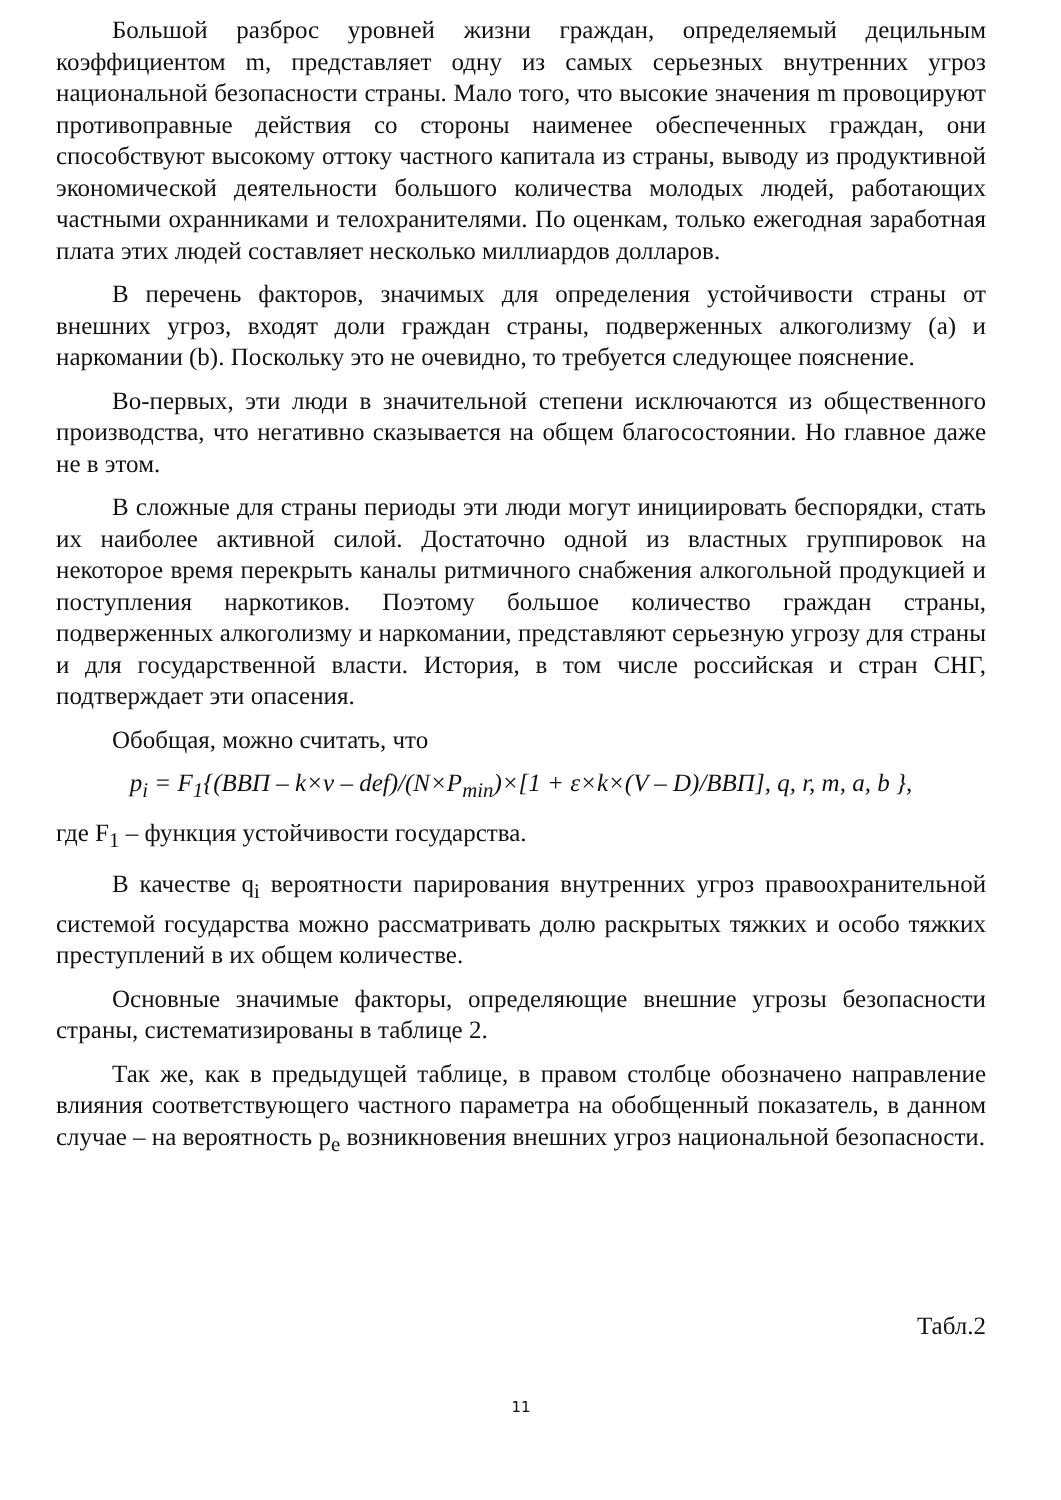Большой разброс уровней жизни граждан, определяемый децильным коэффициентом m, представляет одну из самых серьезных внутренних угроз национальной безопасности страны. Мало того, что высокие значения m провоцируют противоправные действия со стороны наименее обеспеченных граждан, они способствуют высокому оттоку частного капитала из страны, выводу из продуктивной экономической деятельности большого количества молодых людей, работающих частными охранниками и телохранителями. По оценкам, только ежегодная заработная плата этих людей составляет несколько миллиардов долларов.
В перечень факторов, значимых для определения устойчивости страны от внешних угроз, входят доли граждан страны, подверженных алкоголизму (a) и наркомании (b). Поскольку это не очевидно, то требуется следующее пояснение.
Во-первых, эти люди в значительной степени исключаются из общественного производства, что негативно сказывается на общем благосостоянии. Но главное даже не в этом.
В сложные для страны периоды эти люди могут инициировать беспорядки, стать их наиболее активной силой. Достаточно одной из властных группировок на некоторое время перекрыть каналы ритмичного снабжения алкогольной продукцией и поступления наркотиков. Поэтому большое количество граждан страны, подверженных алкоголизму и наркомании, представляют серьезную угрозу для страны и для государственной власти. История, в том числе российская и стран СНГ, подтверждает эти опасения.
Обобщая, можно считать, что
p<sub>i</sub> = F<sub>1</sub>{(ВВП – k×v – def)/(N×P<sub>min</sub>)×[1 + ε×k×(V – D)/ВВП], q, r, m, a, b },
где F<sub>1</sub> – функция устойчивости государства.
В качестве q<sub>i</sub> вероятности парирования внутренних угроз правоохранительной системой государства можно рассматривать долю раскрытых тяжких и особо тяжких преступлений в их общем количестве.
Основные значимые факторы, определяющие внешние угрозы безопасности страны, систематизированы в таблице 2.
Так же, как в предыдущей таблице, в правом столбце обозначено направление влияния соответствующего частного параметра на обобщенный показатель, в данном случае – на вероятность p<sub>e</sub> возникновения внешних угроз национальной безопасности.
Табл.2
11